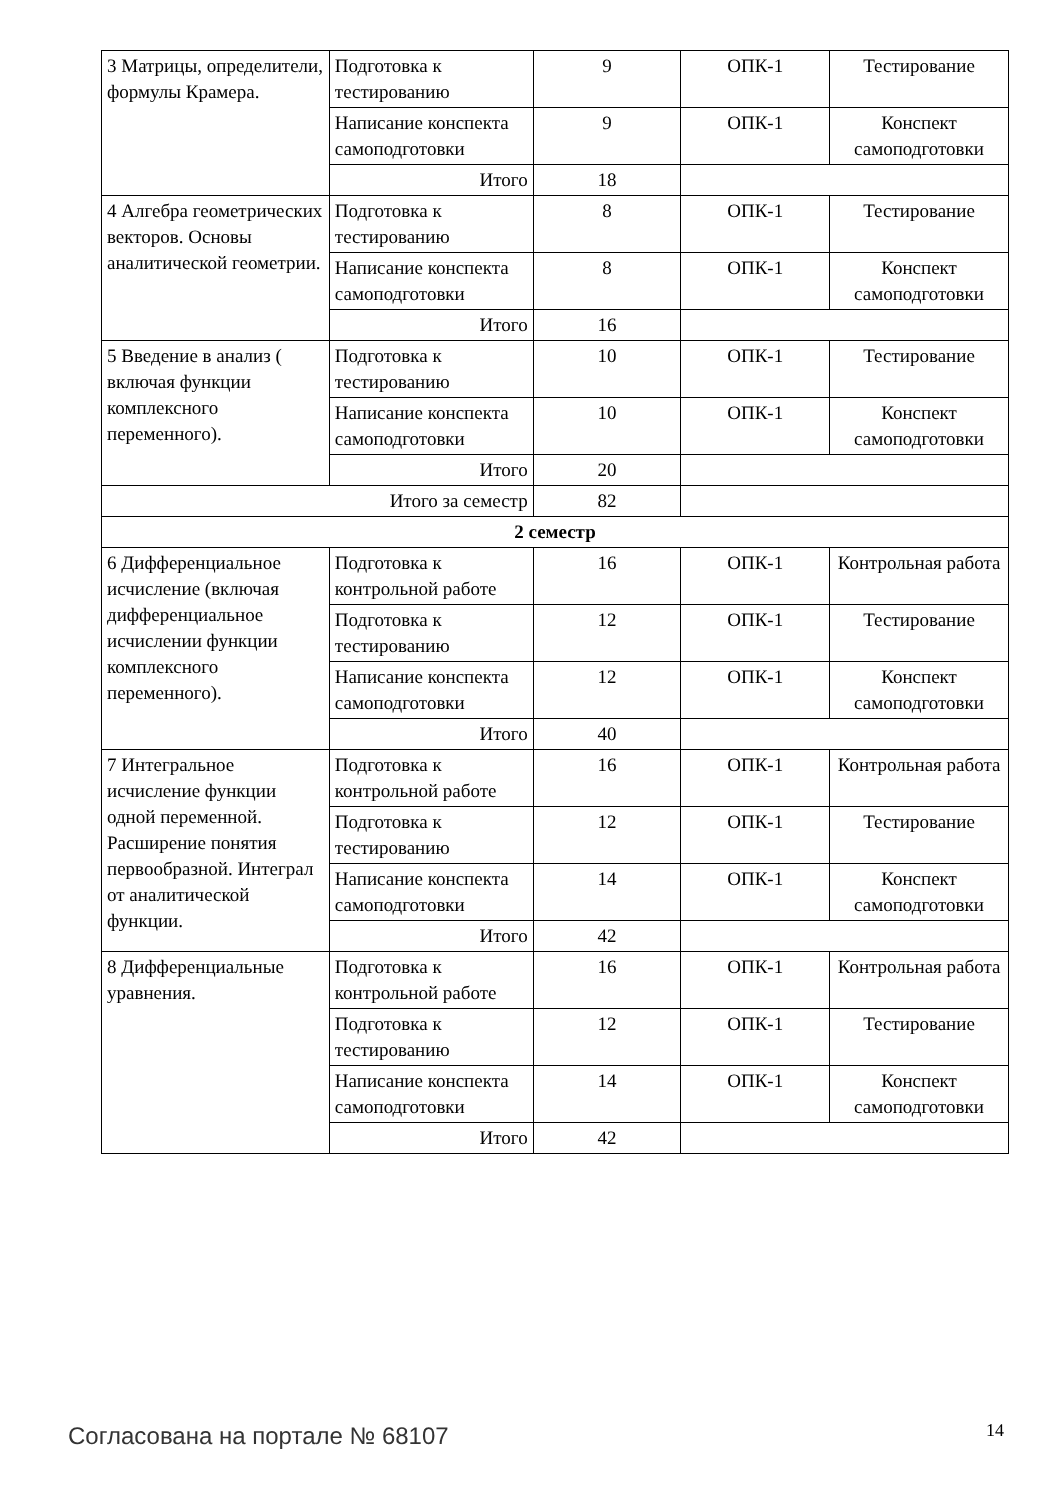| 3 Матрицы, определители, формулы Крамера. | Подготовка к тестированию | 9 | ОПК-1 | Тестирование |
| | Написание конспекта самоподготовки | 9 | ОПК-1 | Конспект самоподготовки |
| | Итого | 18 | | |
| 4 Алгебра геометрических векторов. Основы аналитической геометрии. | Подготовка к тестированию | 8 | ОПК-1 | Тестирование |
| | Написание конспекта самоподготовки | 8 | ОПК-1 | Конспект самоподготовки |
| | Итого | 16 | | |
| 5 Введение в анализ ( включая функции комплексного переменного). | Подготовка к тестированию | 10 | ОПК-1 | Тестирование |
| | Написание конспекта самоподготовки | 10 | ОПК-1 | Конспект самоподготовки |
| | Итого | 20 | | |
| Итого за семестр | | 82 | | |
| 2 семестр | | | | |
| 6 Дифференциальное исчисление (включая дифференциальное исчислении функции комплексного переменного). | Подготовка к контрольной работе | 16 | ОПК-1 | Контрольная работа |
| | Подготовка к тестированию | 12 | ОПК-1 | Тестирование |
| | Написание конспекта самоподготовки | 12 | ОПК-1 | Конспект самоподготовки |
| | Итого | 40 | | |
| 7 Интегральное исчисление функции одной переменной. Расширение понятия первообразной. Интеграл от аналитической функции. | Подготовка к контрольной работе | 16 | ОПК-1 | Контрольная работа |
| | Подготовка к тестированию | 12 | ОПК-1 | Тестирование |
| | Написание конспекта самоподготовки | 14 | ОПК-1 | Конспект самоподготовки |
| | Итого | 42 | | |
| 8 Дифференциальные уравнения. | Подготовка к контрольной работе | 16 | ОПК-1 | Контрольная работа |
| | Подготовка к тестированию | 12 | ОПК-1 | Тестирование |
| | Написание конспекта самоподготовки | 14 | ОПК-1 | Конспект самоподготовки |
| | Итого | 42 | | |
Согласована на портале № 68107 14